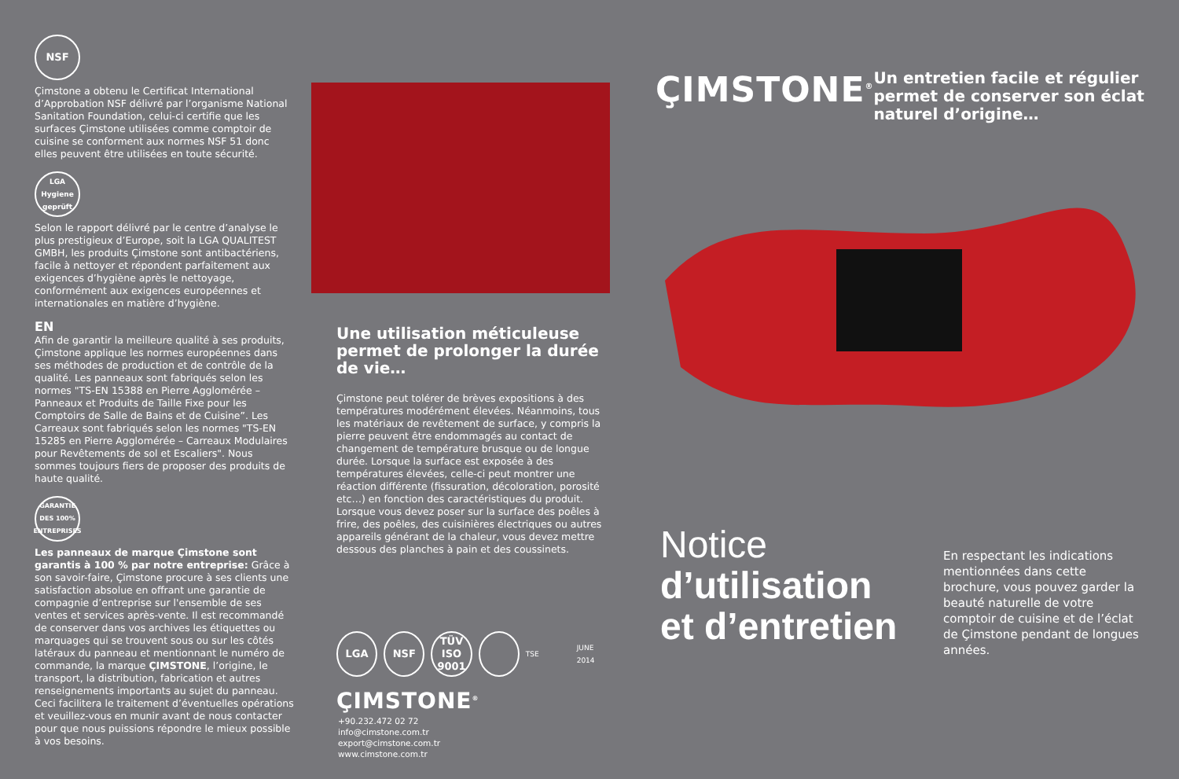NSF
Çimstone a obtenu le Certificat International d’Approbation NSF délivré par l’organisme National Sanitation Foundation, celui-ci certifie que les surfaces Çimstone utilisées comme comptoir de cuisine se conforment aux normes NSF 51 donc elles peuvent être utilisées en toute sécurité.
LGA Hygiene geprüft
Selon le rapport délivré par le centre d’analyse le plus prestigieux d’Europe, soit la LGA QUALITEST GMBH, les produits Çimstone sont antibactériens, facile à nettoyer et répondent parfaitement aux exigences d’hygiène après le nettoyage, conformément aux exigences européennes et internationales en matière d’hygiène.
EN
Afin de garantir la meilleure qualité à ses produits, Çimstone applique les normes européennes dans ses méthodes de production et de contrôle de la qualité. Les panneaux sont fabriqués selon les normes "TS-EN 15388 en Pierre Agglomérée – Panneaux et Produits de Taille Fixe pour les Comptoirs de Salle de Bains et de Cuisine”. Les Carreaux sont fabriqués selon les normes "TS-EN 15285 en Pierre Agglomérée – Carreaux Modulaires pour Revêtements de sol et Escaliers". Nous sommes toujours fiers de proposer des produits de haute qualité.
GARANTIE DES 100% ENTREPRISES
Les panneaux de marque Çimstone sont garantis à 100 % par notre entreprise: Grâce à son savoir-faire, Çimstone procure à ses clients une satisfaction absolue en offrant une garantie de compagnie d’entreprise sur l'ensemble de ses ventes et services après-vente. Il est recommandé de conserver dans vos archives les étiquettes ou marquages qui se trouvent sous ou sur les côtés latéraux du panneau et mentionnant le numéro de commande, la marque ÇIMSTONE, l’origine, le transport, la distribution, fabrication et autres renseignements importants au sujet du panneau. Ceci facilitera le traitement d’éventuelles opérations et veuillez-vous en munir avant de nous contacter pour que nous puissions répondre le mieux possible à vos besoins.
Une utilisation méticuleuse permet de prolonger la durée de vie…
Çimstone peut tolérer de brèves expositions à des températures modérément élevées. Néanmoins, tous les matériaux de revêtement de surface, y compris la pierre peuvent être endommagés au contact de changement de température brusque ou de longue durée. Lorsque la surface est exposée à des températures élevées, celle-ci peut montrer une réaction différente (fissuration, décoloration, porosité etc…) en fonction des caractéristiques du produit. Lorsque vous devez poser sur la surface des poêles à frire, des poêles, des cuisinières électriques ou autres appareils générant de la chaleur, vous devez mettre dessous des planches à pain et des coussinets.
LGA NSF
TÜV ISO 9001
TSE JUNE 2014
ÇIMSTONE<sup>®</sup>
+90.232.472 02 72
info@cimstone.com.tr
export@cimstone.com.tr
www.cimstone.com.tr
ÇIMSTONE<sup>®</sup>
Un entretien facile et régulier permet de conserver son éclat naturel d’origine…
Notice
d’utilisation
et d’entretien
En respectant les indications mentionnées dans cette brochure, vous pouvez garder la beauté naturelle de votre comptoir de cuisine et de l’éclat de Çimstone pendant de longues années.